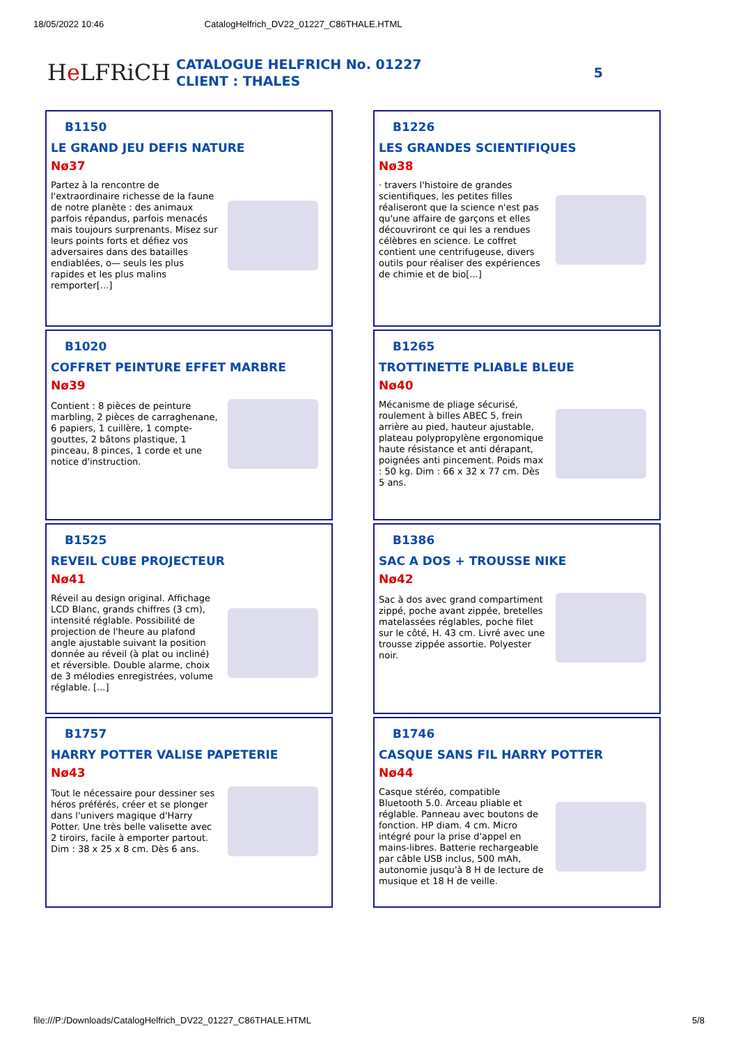18/05/2022 10:46 CatalogHelfrich_DV22_01227_C86THALE.HTML
He LFRiCH
CATALOGUE HELFRICH No. 01227
CLIENT : THALES
5
B1150
LE GRAND JEU DEFIS NATURE
Nø37
Partez à la rencontre de l'extraordinaire richesse de la faune de notre planète : des animaux parfois répandus, parfois menacés mais toujours surprenants. Misez sur leurs points forts et défiez vos adversaires dans des batailles endiablées, o— seuls les plus rapides et les plus malins remporter[...]
B1226
LES GRANDES SCIENTIFIQUES
Nø38
· travers l'histoire de grandes scientifiques, les petites filles réaliseront que la science n'est pas qu'une affaire de garçons et elles découvriront ce qui les a rendues célèbres en science. Le coffret contient une centrifugeuse, divers outils pour réaliser des expériences de chimie et de bio[...]
B1020
COFFRET PEINTURE EFFET MARBRE
Nø39
Contient : 8 pièces de peinture marbling, 2 pièces de carraghenane, 6 papiers, 1 cuillère, 1 compte-gouttes, 2 bâtons plastique, 1 pinceau, 8 pinces, 1 corde et une notice d'instruction.
B1265
TROTTINETTE PLIABLE BLEUE
Nø40
Mécanisme de pliage sécurisé, roulement à billes ABEC 5, frein arrière au pied, hauteur ajustable, plateau polypropylène ergonomique haute résistance et anti dérapant, poignées anti pincement. Poids max : 50 kg. Dim : 66 x 32 x 77 cm. Dès 5 ans.
B1525
REVEIL CUBE PROJECTEUR
Nø41
Réveil au design original. Affichage LCD Blanc, grands chiffres (3 cm), intensité réglable. Possibilité de projection de l'heure au plafond angle ajustable suivant la position donnée au réveil (à plat ou incliné) et réversible. Double alarme, choix de 3 mélodies enregistrées, volume réglable. [...]
B1386
SAC A DOS + TROUSSE NIKE
Nø42
Sac à dos avec grand compartiment zippé, poche avant zippée, bretelles matelassées réglables, poche filet sur le côté, H. 43 cm. Livré avec une trousse zippée assortie. Polyester noir.
B1757
HARRY POTTER VALISE PAPETERIE
Nø43
Tout le nécessaire pour dessiner ses héros préférés, créer et se plonger dans l'univers magique d'Harry Potter. Une très belle valisette avec 2 tiroirs, facile à emporter partout. Dim : 38 x 25 x 8 cm. Dès 6 ans.
B1746
CASQUE SANS FIL HARRY POTTER
Nø44
Casque stéréo, compatible Bluetooth 5.0. Arceau pliable et réglable. Panneau avec boutons de fonction. HP diam. 4 cm. Micro intégré pour la prise d'appel en mains-libres. Batterie rechargeable par câble USB inclus, 500 mAh, autonomie jusqu'à 8 H de lecture de musique et 18 H de veille.
file:///P:/Downloads/CatalogHelfrich_DV22_01227_C86THALE.HTML 5/8